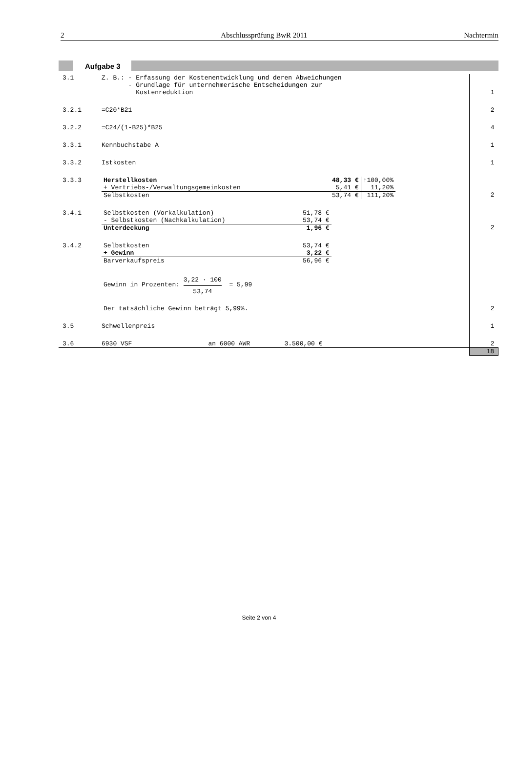2 Abschlussprüfung BwR 2011 Nachtermin
Aufgabe 3
| 3.1 | Z. B.: - Erfassung der Kostenentwicklung und deren Abweichungen - Grundlage für unternehmerische Entscheidungen zur Kostenreduktion | 1 |
| 3.2.1 | =C20*B21 | 2 |
| 3.2.2 | =C24/(1-B25)*B25 | 4 |
| 3.3.1 | Kennbuchstabe A | 1 |
| 3.3.2 | Istkosten | 1 |
| 3.3.3 | / Herstellkosten / 48,33 € / ↑100,00% / / + Vertriebs-/Verwaltungsgemeinkosten / 5,41 € / 11,20% / / Selbstkosten / 53,74 € / 111,20% / | 2 |
| 3.4.1 | / Selbstkosten (Vorkalkulation) / 51,78 € / / - Selbstkosten (Nachkalkulation) / 53,74 € / / Unterdeckung / 1,96 € / | 2 |
| 3.4.2 | / Selbstkosten / 53,74 € / / + Gewinn / 3,22 € / / Barverkaufspreis / 56,96 € / Gewinn in Prozenten: 3,22 · 100 53,74 = 5,99 Der tatsächliche Gewinn beträgt 5,99%. | 2 |
| 3.5 | Schwellenpreis | 1 |
| 3.6 | 6930 VSF an 6000 AWR 3.500,00 € | 2 |
| | | 18 |
Seite 2 von 4